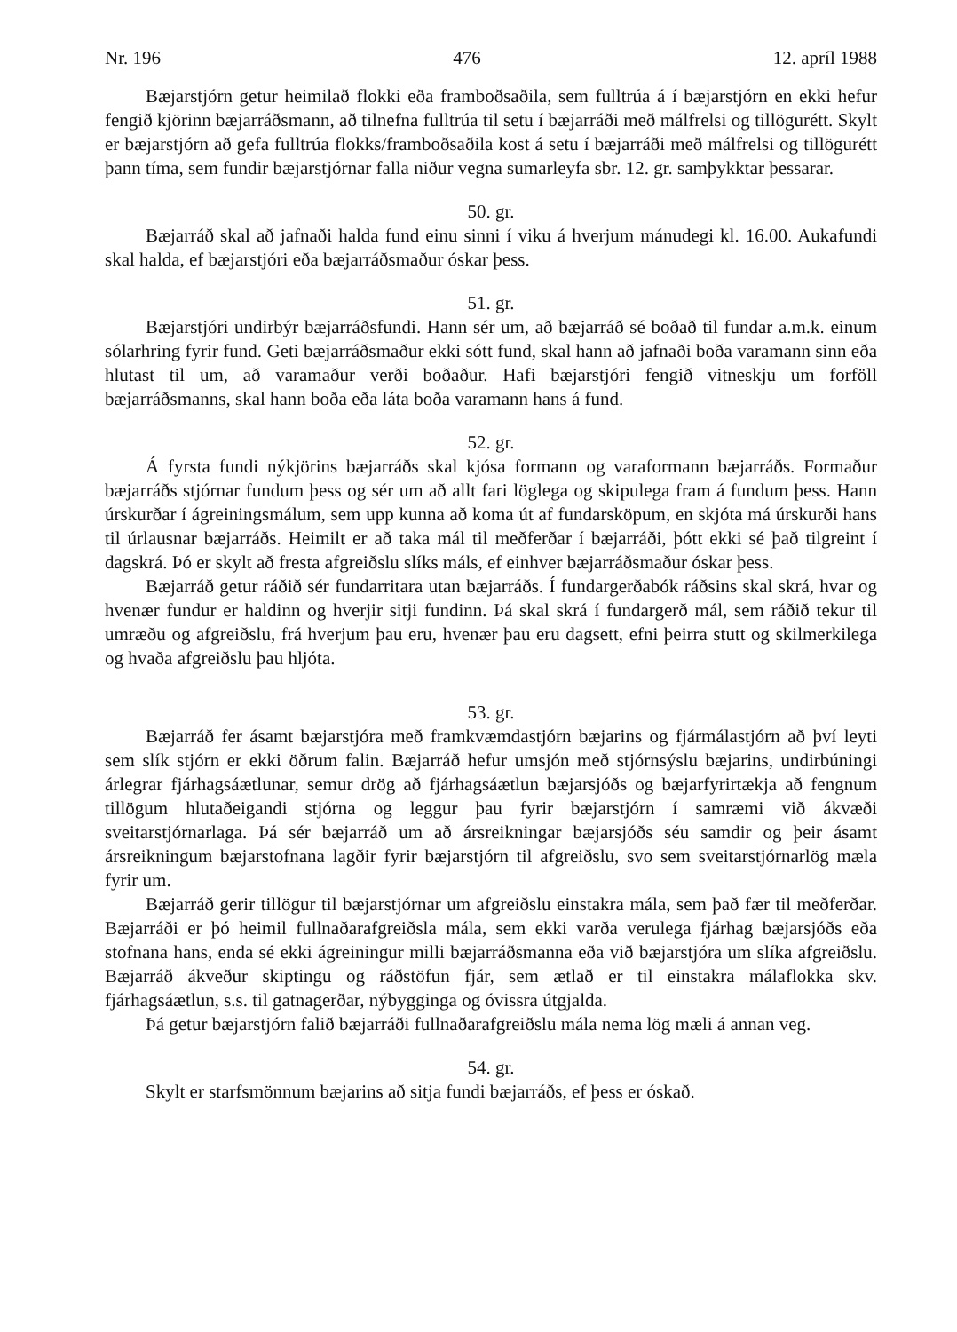Nr. 196 476 12. apríl 1988
Bæjarstjórn getur heimilað flokki eða framboðsaðila, sem fulltrúa á í bæjarstjórn en ekki hefur fengið kjörinn bæjarráðsmann, að tilnefna fulltrúa til setu í bæjarráði með málfrelsi og tillögurétt. Skylt er bæjarstjórn að gefa fulltrúa flokks/framboðsaðila kost á setu í bæjarráði með málfrelsi og tillögurétt þann tíma, sem fundir bæjarstjórnar falla niður vegna sumarleyfa sbr. 12. gr. samþykktar þessarar.
50. gr.
Bæjarráð skal að jafnaði halda fund einu sinni í viku á hverjum mánudegi kl. 16.00. Aukafundi skal halda, ef bæjarstjóri eða bæjarráðsmaður óskar þess.
51. gr.
Bæjarstjóri undirbýr bæjarráðsfundi. Hann sér um, að bæjarráð sé boðað til fundar a.m.k. einum sólarhring fyrir fund. Geti bæjarráðsmaður ekki sótt fund, skal hann að jafnaði boða varamann sinn eða hlutast til um, að varamaður verði boðaður. Hafi bæjarstjóri fengið vitneskju um forföll bæjarráðsmanns, skal hann boða eða láta boða varamann hans á fund.
52. gr.
Á fyrsta fundi nýkjörins bæjarráðs skal kjósa formann og varaformann bæjarráðs. Formaður bæjarráðs stjórnar fundum þess og sér um að allt fari löglega og skipulega fram á fundum þess. Hann úrskurðar í ágreiningsmálum, sem upp kunna að koma út af fundarsköpum, en skjóta má úrskurði hans til úrlausnar bæjarráðs. Heimilt er að taka mál til meðferðar í bæjarráði, þótt ekki sé það tilgreint í dagskrá. Þó er skylt að fresta afgreiðslu slíks máls, ef einhver bæjarráðsmaður óskar þess.
Bæjarráð getur ráðið sér fundarritara utan bæjarráðs. Í fundargerðabók ráðsins skal skrá, hvar og hvenær fundur er haldinn og hverjir sitji fundinn. Þá skal skrá í fundargerð mál, sem ráðið tekur til umræðu og afgreiðslu, frá hverjum þau eru, hvenær þau eru dagsett, efni þeirra stutt og skilmerkilega og hvaða afgreiðslu þau hljóta.
53. gr.
Bæjarráð fer ásamt bæjarstjóra með framkvæmdastjórn bæjarins og fjármálastjórn að því leyti sem slík stjórn er ekki öðrum falin. Bæjarráð hefur umsjón með stjórnsýslu bæjarins, undirbúningi árlegrar fjárhagsáætlunar, semur drög að fjárhagsáætlun bæjarsjóðs og bæjarfyrirtækja að fengnum tillögum hlutaðeigandi stjórna og leggur þau fyrir bæjarstjórn í samræmi við ákvæði sveitarstjórnarlaga. Þá sér bæjarráð um að ársreikningar bæjarsjóðs séu samdir og þeir ásamt ársreikningum bæjarstofnana lagðir fyrir bæjarstjórn til afgreiðslu, svo sem sveitarstjórnarlög mæla fyrir um.
Bæjarráð gerir tillögur til bæjarstjórnar um afgreiðslu einstakra mála, sem það fær til meðferðar. Bæjarráði er þó heimil fullnaðarafgreiðsla mála, sem ekki varða verulega fjárhag bæjarsjóðs eða stofnana hans, enda sé ekki ágreiningur milli bæjarráðsmanna eða við bæjarstjóra um slíka afgreiðslu. Bæjarráð ákveður skiptingu og ráðstöfun fjár, sem ætlað er til einstakra málaflokka skv. fjárhagsáætlun, s.s. til gatnagerðar, nýbygginga og óvissra útgjalda.
Þá getur bæjarstjórn falið bæjarráði fullnaðarafgreiðslu mála nema lög mæli á annan veg.
54. gr.
Skylt er starfsmönnum bæjarins að sitja fundi bæjarráðs, ef þess er óskað.